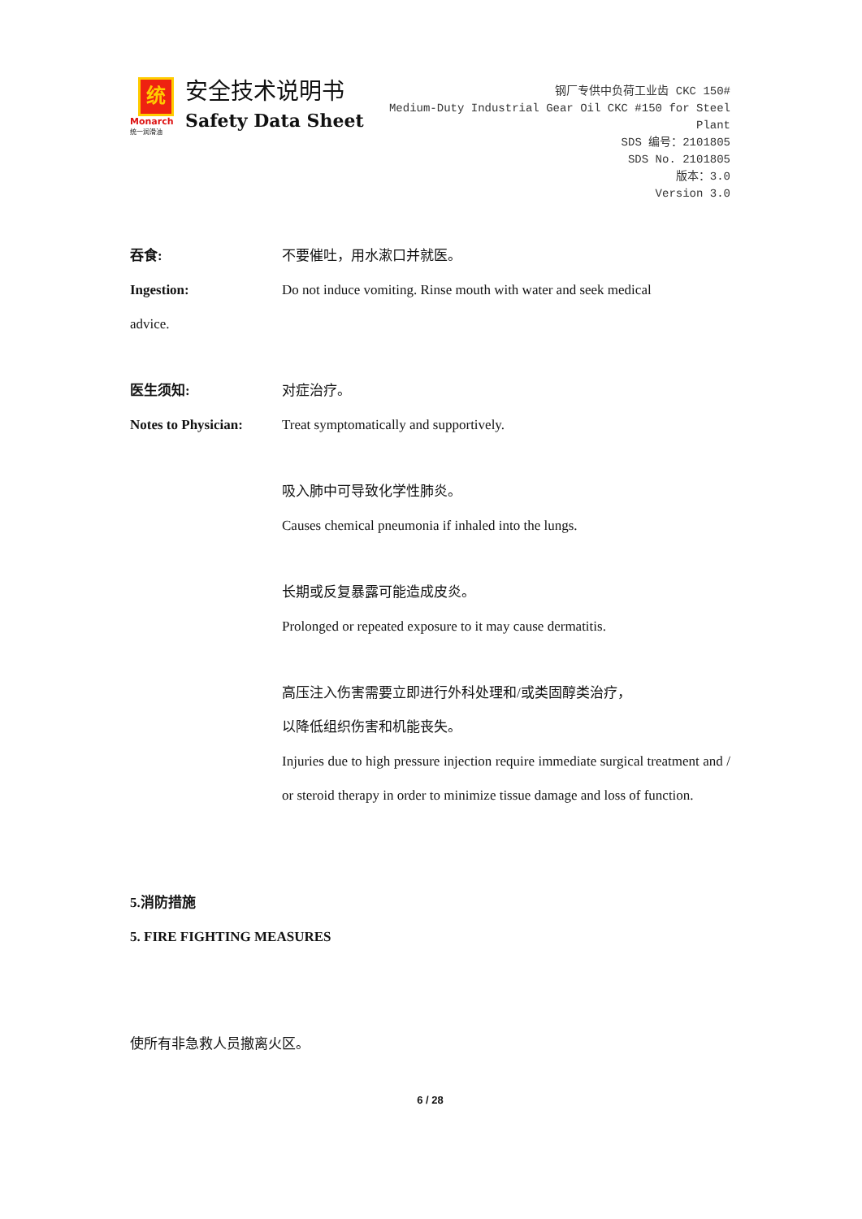统
Monarch
统一润滑油
安全技术说明书
Safety Data Sheet
钢厂专供中负荷工业齿 CKC 150#
Medium-Duty Industrial Gear Oil CKC #150 for Steel Plant
SDS 编号：2101805
SDS No. 2101805
版本：3.0
Version 3.0
吞食: 不要催吐，用水漱口并就医。
Ingestion: Do not induce vomiting. Rinse mouth with water and seek medical
advice.
医生须知: 对症治疗。
Notes to Physician:
Treat symptomatically and supportively.
吸入肺中可导致化学性肺炎。
Causes chemical pneumonia if inhaled into the lungs.
长期或反复暴露可能造成皮炎。
Prolonged or repeated exposure to it may cause dermatitis.
高压注入伤害需要立即进行外科处理和/或类固醇类治疗，
以降低组织伤害和机能丧失。
Injuries due to high pressure injection require immediate surgical treatment and / or steroid therapy in order to minimize tissue damage and loss of function.
5.消防措施
5. FIRE FIGHTING MEASURES
使所有非急救人员撤离火区。
6 / 28